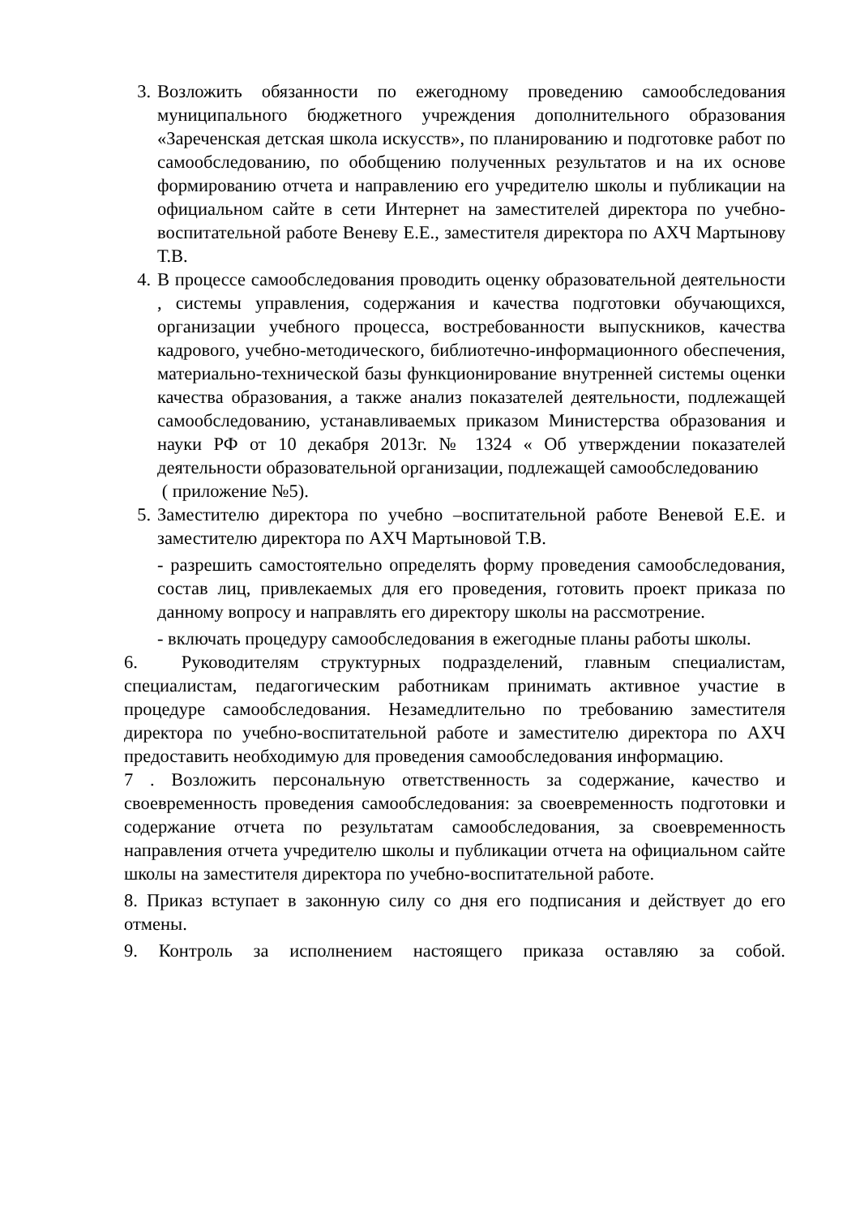3. Возложить обязанности по ежегодному проведению самообследования муниципального бюджетного учреждения дополнительного образования «Зареченская детская школа искусств», по планированию и подготовке работ по самообследованию, по обобщению полученных результатов и на их основе формированию отчета и направлению его учредителю школы и публикации на официальном сайте в сети Интернет на заместителей директора по учебно-воспитательной работе Веневу Е.Е., заместителя директора по АХЧ Мартынову Т.В.
4. В процессе самообследования проводить оценку образовательной деятельности , системы управления, содержания и качества подготовки обучающихся, организации учебного процесса, востребованности выпускников, качества кадрового, учебно-методического, библиотечно-информационного обеспечения, материально-технической базы функционирование внутренней системы оценки качества образования, а также анализ показателей деятельности, подлежащей самообследованию, устанавливаемых приказом Министерства образования и науки РФ от 10 декабря 2013г. № 1324 « Об утверждении показателей деятельности образовательной организации, подлежащей самообследованию
( приложение №5).
5. Заместителю директора по учебно –воспитательной работе Веневой Е.Е. и заместителю директора по АХЧ Мартыновой Т.В.
- разрешить самостоятельно определять форму проведения самообследования, состав лиц, привлекаемых для его проведения, готовить проект приказа по данному вопросу и направлять его директору школы на рассмотрение.
- включать процедуру самообследования в ежегодные планы работы школы.
6. Руководителям структурных подразделений, главным специалистам, специалистам, педагогическим работникам принимать активное участие в процедуре самообследования. Незамедлительно по требованию заместителя директора по учебно-воспитательной работе и заместителю директора по АХЧ предоставить необходимую для проведения самообследования информацию.
7 . Возложить персональную ответственность за содержание, качество и своевременность проведения самообследования: за своевременность подготовки и содержание отчета по результатам самообследования, за своевременность направления отчета учредителю школы и публикации отчета на официальном сайте школы на заместителя директора по учебно-воспитательной работе.
8. Приказ вступает в законную силу со дня его подписания и действует до его отмены.
9. Контроль за исполнением настоящего приказа оставляю за собой.